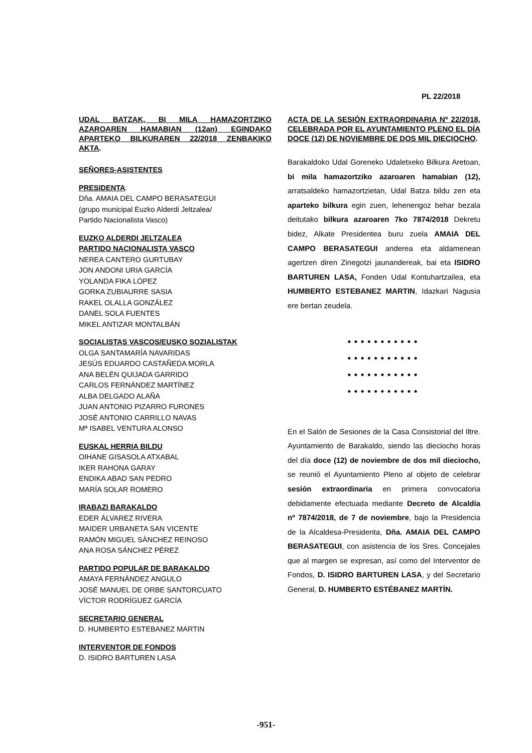PL 22/2018
UDAL BATZAK, BI MILA HAMAZORTZIKO AZAROAREN HAMABIAN (12an) EGINDAKO APARTEKO BILKURAREN 22/2018 ZENBAKIKO AKTA.
SEÑORES-ASISTENTES
PRESIDENTA:
Dña. AMAIA DEL CAMPO BERASATEGUI
(grupo municipal Euzko Alderdi Jeltzalea/
Partido Nacionalista Vasco)
EUZKO ALDERDI JELTZALEA
PARTIDO NACIONALISTA VASCO
NEREA CANTERO GURTUBAY
JON ANDONI URIA GARCÍA
YOLANDA FIKA LÓPEZ
GORKA ZUBIAURRE SASIA
RAKEL OLALLA GONZÁLEZ
DANEL SOLA FUENTES
MIKEL ANTIZAR MONTALBÁN
SOCIALISTAS VASCOS/EUSKO SOZIALISTAK
OLGA SANTAMARÍA NAVARIDAS
JESÚS EDUARDO CASTAÑEDA MORLA
ANA BELÉN QUIJADA GARRIDO
CARLOS FERNÁNDEZ MARTÍNEZ
ALBA DELGADO ALAÑA
JUAN ANTONIO PIZARRO FURONES
JOSÉ ANTONIO CARRILLO NAVAS
Mª ISABEL VENTURA ALONSO
EUSKAL HERRIA BILDU
OIHANE GISASOLA ATXABAL
IKER RAHONA GARAY
ENDIKA ABAD SAN PEDRO
MARÍA SOLAR ROMERO
IRABAZI BARAKALDO
EDER ÁLVAREZ RIVERA
MAIDER URBANETA SAN VICENTE
RAMÓN MIGUEL SÁNCHEZ REINOSO
ANA ROSA SÁNCHEZ PÉREZ
PARTIDO POPULAR DE BARAKALDO
AMAYA FERNÁNDEZ ANGULO
JOSÉ MANUEL DE ORBE SANTORCUATO
VÍCTOR RODRÍGUEZ GARCÍA
SECRETARIO GENERAL
D. HUMBERTO ESTEBANEZ MARTIN
INTERVENTOR DE FONDOS
D. ISIDRO BARTUREN LASA
ACTA DE LA SESIÓN EXTRAORDINARIA Nº 22/2018, CELEBRADA POR EL AYUNTAMIENTO PLENO EL DÍA DOCE (12) DE NOVIEMBRE DE DOS MIL DIECIOCHO.
Barakaldoko Udal Goreneko Udaletxeko Bilkura Aretoan, bi mila hamazortziko azaroaren hamabian (12), arratsaldeko hamazortzietan, Udal Batza bildu zen eta aparteko bilkura egin zuen, lehenengoz behar bezala deitutako bilkura azaroaren 7ko 7874/2018 Dekretu bidez, Alkate Presidentea buru zuela AMAIA DEL CAMPO BERASATEGUI anderea eta aldamenean agertzen diren Zinegotzi jaunandereak, bai eta ISIDRO BARTUREN LASA, Fonden Udal Kontuhartzailea, eta HUMBERTO ESTEBANEZ MARTIN, Idazkari Nagusia ere bertan zeudela.
●●●●●●●●●●●
●●●●●●●●●●●
●●●●●●●●●●●
●●●●●●●●●●●
En el Salón de Sesiones de la Casa Consistorial del Iltre. Ayuntamiento de Barakaldo, siendo las dieciocho horas del día doce (12) de noviembre de dos mil dieciocho, se reunió el Ayuntamiento Pleno al objeto de celebrar sesión extraordinaria en primera convocatoria debidamente efectuada mediante Decreto de Alcaldía nº 7874/2018, de 7 de noviembre, bajo la Presidencia de la Alcaldesa-Presidenta, Dña. AMAIA DEL CAMPO BERASATEGUI, con asistencia de los Sres. Concejales que al margen se expresan, así como del Interventor de Fondos, D. ISIDRO BARTUREN LASA, y del Secretario General, D. HUMBERTO ESTÉBANEZ MARTÍN.
-951-